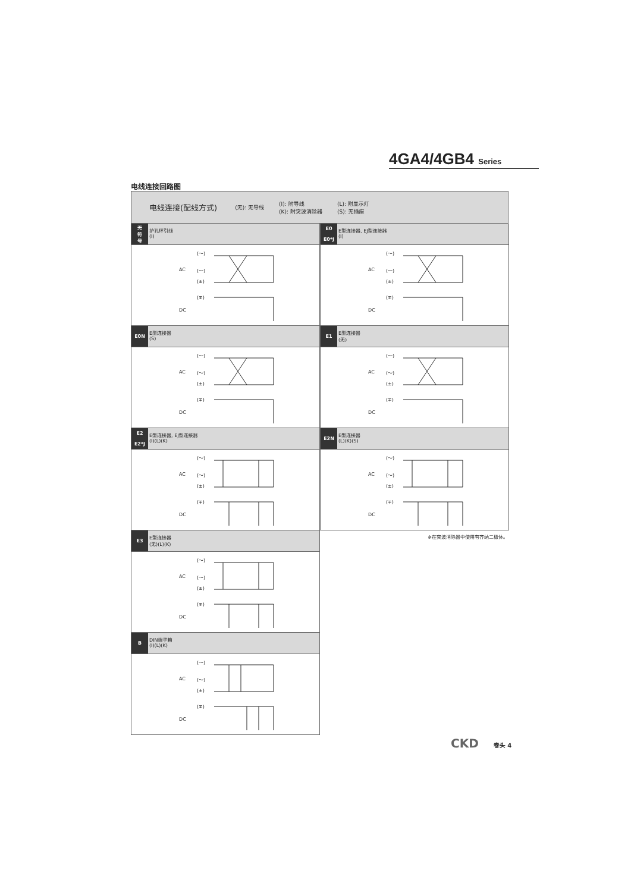4GA4/4GB4 Series
电线连接回路图
电线连接(配线方式)
(无): 无导线
(I): 附导线
(K): 附突波消除器
(L): 附显示灯
(S): 无插座
无
符
号
护孔环引线
(I)
AC
DC
(～)
(～)
(±)
(∓)
E0
E0*J
E型连接器, EJ型连接器
(I)
AC
DC
(～)
(～)
(±)
(∓)
E0N
E型连接器
(S)
AC
DC
(～)
(～)
(±)
(∓)
E1
E型连接器
(无)
AC
DC
(～)
(～)
(±)
(∓)
E2
E2*J
E型连接器, EJ型连接器
(I)(L)(K)
AC
DC
(～)
(～)
(±)
(∓)
E2N
E型连接器
(L)(K)(S)
AC
DC
(～)
(～)
(±)
(∓)
E3
E型连接器
(无)(L)(K)
AC
DC
(～)
(～)
(±)
(∓)
※在突波消除器中使用有齐纳二极体。
B
DIN端子箱
(I)(L)(K)
AC
DC
(～)
(～)
(±)
(∓)
CKD 卷头 4